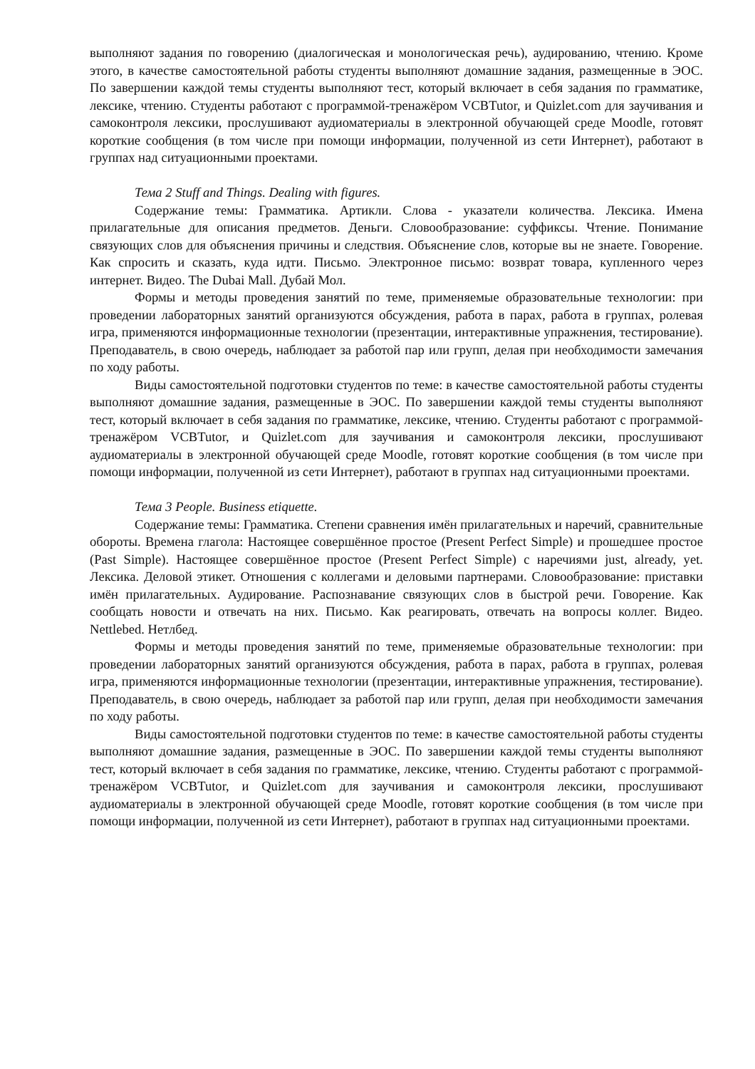выполняют задания по говорению (диалогическая и монологическая речь), аудированию, чтению. Кроме этого, в качестве самостоятельной работы студенты выполняют домашние задания, размещенные в ЭОС. По завершении каждой темы студенты выполняют тест, который включает в себя задания по грамматике, лексике, чтению. Студенты работают с программой-тренажёром VCBTutor, и Quizlet.com для заучивания и самоконтроля лексики, прослушивают аудиоматериалы в электронной обучающей среде Moodle, готовят короткие сообщения (в том числе при помощи информации, полученной из сети Интернет), работают в группах над ситуационными проектами.
Тема 2 Stuff and Things. Dealing with figures.
Содержание темы: Грамматика. Артикли. Слова - указатели количества. Лексика. Имена прилагательные для описания предметов. Деньги. Словообразование: суффиксы. Чтение. Понимание связующих слов для объяснения причины и следствия. Объяснение слов, которые вы не знаете. Говорение. Как спросить и сказать, куда идти. Письмо. Электронное письмо: возврат товара, купленного через интернет. Видео. The Dubai Mall. Дубай Мол.
Формы и методы проведения занятий по теме, применяемые образовательные технологии: при проведении лабораторных занятий организуются обсуждения, работа в парах, работа в группах, ролевая игра, применяются информационные технологии (презентации, интерактивные упражнения, тестирование). Преподаватель, в свою очередь, наблюдает за работой пар или групп, делая при необходимости замечания по ходу работы.
Виды самостоятельной подготовки студентов по теме: в качестве самостоятельной работы студенты выполняют домашние задания, размещенные в ЭОС. По завершении каждой темы студенты выполняют тест, который включает в себя задания по грамматике, лексике, чтению. Студенты работают с программой-тренажёром VCBTutor, и Quizlet.com для заучивания и самоконтроля лексики, прослушивают аудиоматериалы в электронной обучающей среде Moodle, готовят короткие сообщения (в том числе при помощи информации, полученной из сети Интернет), работают в группах над ситуационными проектами.
Тема 3 People. Business etiquette.
Содержание темы: Грамматика. Степени сравнения имён прилагательных и наречий, сравнительные обороты. Времена глагола: Настоящее совершённое простое (Present Perfect Simple) и прошедшее простое (Past Simple). Настоящее совершённое простое (Present Perfect Simple) с наречиями just, already, yet. Лексика. Деловой этикет. Отношения с коллегами и деловыми партнерами. Словообразование: приставки имён прилагательных. Аудирование. Распознавание связующих слов в быстрой речи. Говорение. Как сообщать новости и отвечать на них. Письмо. Как реагировать, отвечать на вопросы коллег. Видео. Nettlebed. Нетлбед.
Формы и методы проведения занятий по теме, применяемые образовательные технологии: при проведении лабораторных занятий организуются обсуждения, работа в парах, работа в группах, ролевая игра, применяются информационные технологии (презентации, интерактивные упражнения, тестирование). Преподаватель, в свою очередь, наблюдает за работой пар или групп, делая при необходимости замечания по ходу работы.
Виды самостоятельной подготовки студентов по теме: в качестве самостоятельной работы студенты выполняют домашние задания, размещенные в ЭОС. По завершении каждой темы студенты выполняют тест, который включает в себя задания по грамматике, лексике, чтению. Студенты работают с программой-тренажёром VCBTutor, и Quizlet.com для заучивания и самоконтроля лексики, прослушивают аудиоматериалы в электронной обучающей среде Moodle, готовят короткие сообщения (в том числе при помощи информации, полученной из сети Интернет), работают в группах над ситуационными проектами.